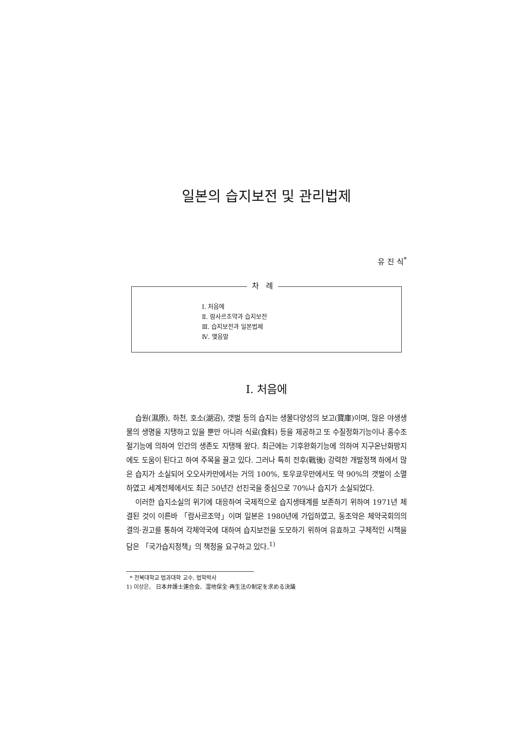일본의 습지보전 및 관리법제
유 진 식<sup>*</sup>
차 례
Ⅰ. 처음에
Ⅱ. 람사르조약과 습지보전
Ⅲ. 습지보전과 일본법제
Ⅳ. 맺음말
Ⅰ. 처음에
습원(濕原), 하천, 호소(湖沼), 갯벌 등의 습지는 생물다양성의 보고(寶庫)이며, 많은 야생생물의 생명을 지탱하고 있을 뿐만 아니라 식료(食料) 등을 제공하고 또 수질정화기능이나 홍수조절기능에 의하여 인간의 생존도 지탱해 왔다. 최근에는 기후완화기능에 의하여 지구온난화방지에도 도움이 된다고 하여 주목을 끌고 있다. 그러나 특히 전후(戰後) 강력한 개발정책 하에서 많은 습지가 소실되어 오오사카만에서는 거의 100%, 토우쿄우만에서도 약 90%의 갯벌이 소멸하였고 세계전체에서도 최근 50년간 선진국을 중심으로 70%나 습지가 소실되었다.
이러한 습지소실의 위기에 대응하여 국제적으로 습지생태계를 보존하기 위하여 1971년 체결된 것이 이른바 「람사르조약」이며 일본은 1980년에 가입하였고, 동조약은 체약국회의의 결의·권고를 통하여 각체약국에 대하여 습지보전을 도모하기 위하여 유효하고 구체적인 시책을 담은 「국가습지정책」의 책정을 요구하고 있다.<sup>1)</sup>
* 전북대학교 법과대학 교수, 법학박사
1) 이상은、 日本弁護士連合会、湿地保全·再生法の制定を求める決議